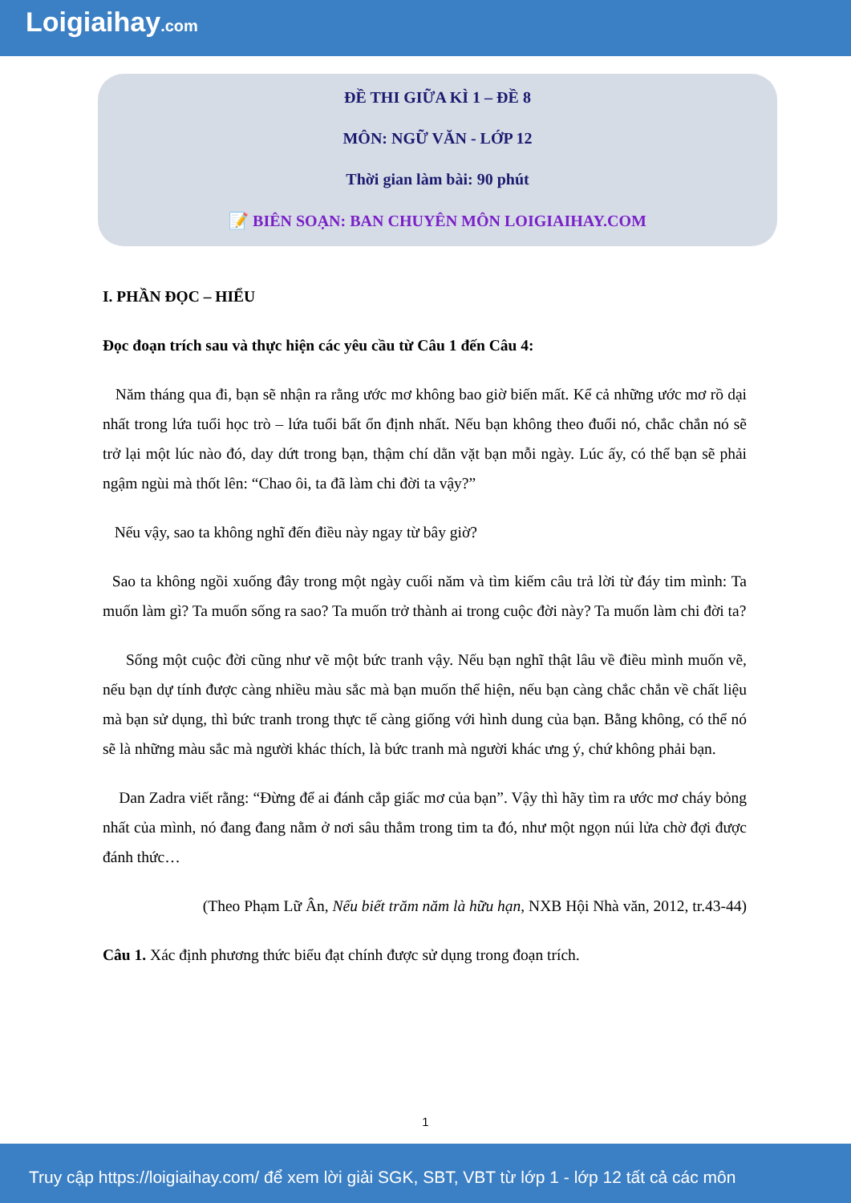Loigiaihay.com
ĐỀ THI GIỮA KÌ 1 – ĐỀ 8
MÔN: NGỮ VĂN - LỚP 12
Thời gian làm bài: 90 phút
📝 BIÊN SOẠN: BAN CHUYÊN MÔN LOIGIAIHAY.COM
I. PHẦN ĐỌC – HIỂU
Đọc đoạn trích sau và thực hiện các yêu cầu từ Câu 1 đến Câu 4:
Năm tháng qua đi, bạn sẽ nhận ra rằng ước mơ không bao giờ biến mất. Kể cả những ước mơ rồ dại nhất trong lứa tuổi học trò – lứa tuổi bất ổn định nhất. Nếu bạn không theo đuổi nó, chắc chắn nó sẽ trở lại một lúc nào đó, day dứt trong bạn, thậm chí dằn vặt bạn mỗi ngày. Lúc ấy, có thể bạn sẽ phải ngậm ngùi mà thốt lên: “Chao ôi, ta đã làm chi đời ta vậy?”
Nếu vậy, sao ta không nghĩ đến điều này ngay từ bây giờ?
Sao ta không ngồi xuống đây trong một ngày cuối năm và tìm kiếm câu trả lời từ đáy tim mình: Ta muốn làm gì? Ta muốn sống ra sao? Ta muốn trở thành ai trong cuộc đời này? Ta muốn làm chi đời ta?
Sống một cuộc đời cũng như vẽ một bức tranh vậy. Nếu bạn nghĩ thật lâu về điều mình muốn vẽ, nếu bạn dự tính được càng nhiều màu sắc mà bạn muốn thể hiện, nếu bạn càng chắc chắn về chất liệu mà bạn sử dụng, thì bức tranh trong thực tế càng giống với hình dung của bạn. Bằng không, có thể nó sẽ là những màu sắc mà người khác thích, là bức tranh mà người khác ưng ý, chứ không phải bạn.
Dan Zadra viết rằng: “Đừng để ai đánh cắp giấc mơ của bạn”. Vậy thì hãy tìm ra ước mơ cháy bỏng nhất của mình, nó đang đang nằm ở nơi sâu thẳm trong tim ta đó, như một ngọn núi lửa chờ đợi được đánh thức…
(Theo Phạm Lữ Ân, Nếu biết trăm năm là hữu hạn, NXB Hội Nhà văn, 2012, tr.43-44)
Câu 1. Xác định phương thức biểu đạt chính được sử dụng trong đoạn trích.
1
Truy cập https://loigiaihay.com/ để xem lời giải SGK, SBT, VBT từ lớp 1 - lớp 12 tất cả các môn